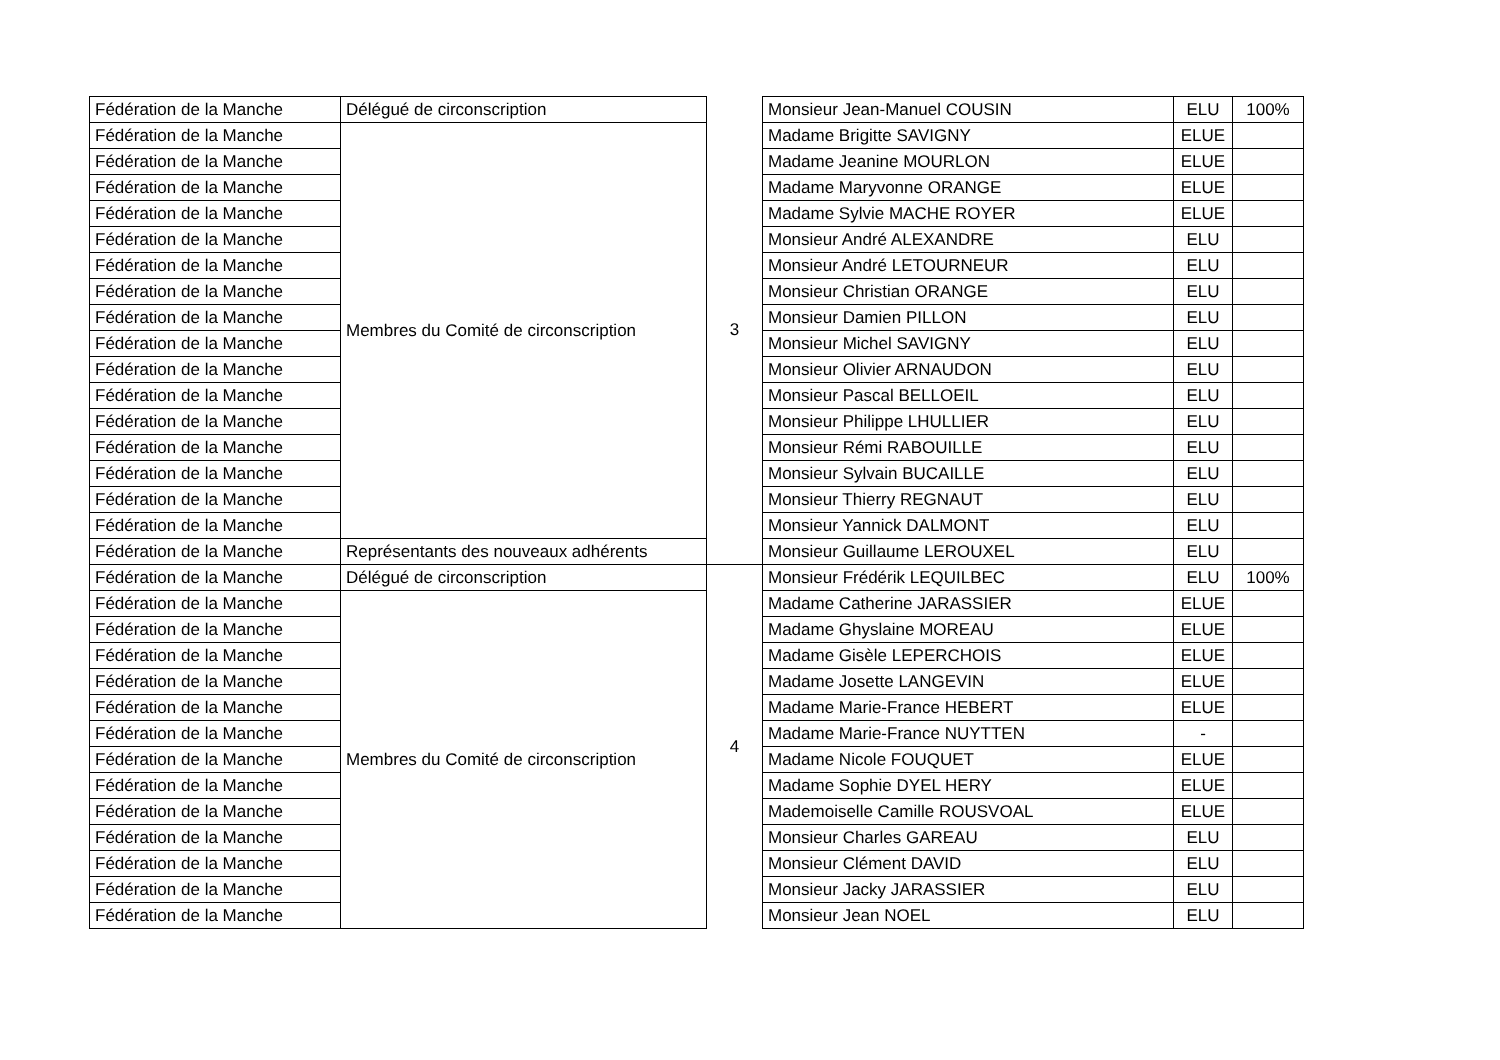| Fédération de la Manche | Délégué de circonscription | 3 | Monsieur Jean-Manuel COUSIN | ELU | 100% |
| Fédération de la Manche | Membres du Comité de circonscription | | Madame Brigitte SAVIGNY | ELUE | |
| Fédération de la Manche | | | Madame Jeanine MOURLON | ELUE | |
| Fédération de la Manche | | | Madame Maryvonne ORANGE | ELUE | |
| Fédération de la Manche | | | Madame Sylvie MACHE ROYER | ELUE | |
| Fédération de la Manche | | | Monsieur André ALEXANDRE | ELU | |
| Fédération de la Manche | | | Monsieur André LETOURNEUR | ELU | |
| Fédération de la Manche | | | Monsieur Christian ORANGE | ELU | |
| Fédération de la Manche | | | Monsieur Damien PILLON | ELU | |
| Fédération de la Manche | | | Monsieur Michel SAVIGNY | ELU | |
| Fédération de la Manche | | | Monsieur Olivier ARNAUDON | ELU | |
| Fédération de la Manche | | | Monsieur Pascal BELLOEIL | ELU | |
| Fédération de la Manche | | | Monsieur Philippe LHULLIER | ELU | |
| Fédération de la Manche | | | Monsieur Rémi RABOUILLE | ELU | |
| Fédération de la Manche | | | Monsieur Sylvain BUCAILLE | ELU | |
| Fédération de la Manche | | | Monsieur Thierry REGNAUT | ELU | |
| Fédération de la Manche | | | Monsieur Yannick DALMONT | ELU | |
| Fédération de la Manche | Représentants des nouveaux adhérents | | Monsieur Guillaume LEROUXEL | ELU | |
| Fédération de la Manche | Délégué de circonscription | 4 | Monsieur Frédérik LEQUILBEC | ELU | 100% |
| Fédération de la Manche | Membres du Comité de circonscription | | Madame Catherine JARASSIER | ELUE | |
| Fédération de la Manche | | | Madame Ghyslaine MOREAU | ELUE | |
| Fédération de la Manche | | | Madame Gisèle LEPERCHOIS | ELUE | |
| Fédération de la Manche | | | Madame Josette LANGEVIN | ELUE | |
| Fédération de la Manche | | | Madame Marie-France HEBERT | ELUE | |
| Fédération de la Manche | | | Madame Marie-France NUYTTEN | - | |
| Fédération de la Manche | | | Madame Nicole FOUQUET | ELUE | |
| Fédération de la Manche | | | Madame Sophie DYEL HERY | ELUE | |
| Fédération de la Manche | | | Mademoiselle Camille ROUSVOAL | ELUE | |
| Fédération de la Manche | | | Monsieur Charles GAREAU | ELU | |
| Fédération de la Manche | | | Monsieur Clément DAVID | ELU | |
| Fédération de la Manche | | | Monsieur Jacky JARASSIER | ELU | |
| Fédération de la Manche | | | Monsieur Jean NOEL | ELU | |